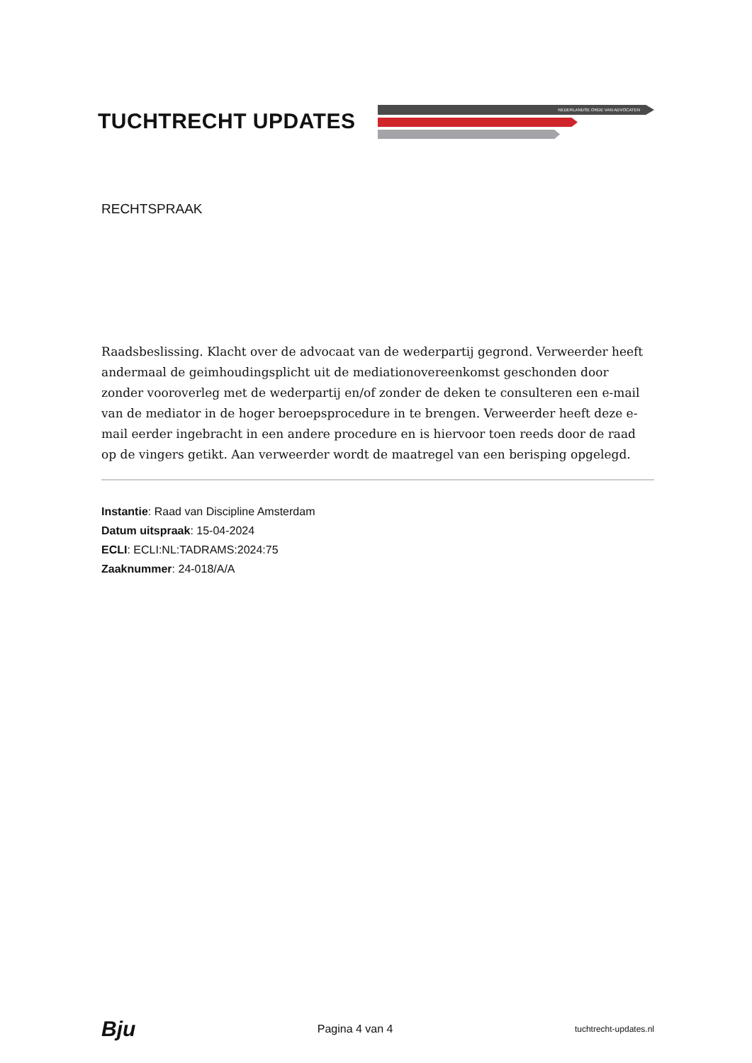TUCHTRECHT UPDATES
NEDERLANDSE ORDE VAN ADVOCATEN
RECHTSPRAAK
Raadsbeslissing. Klacht over de advocaat van de wederpartij gegrond. Verweerder heeft andermaal de geimhoudingsplicht uit de mediationovereenkomst geschonden door zonder vooroverleg met de wederpartij en/of zonder de deken te consulteren een e-mail van de mediator in de hoger beroepsprocedure in te brengen. Verweerder heeft deze e-mail eerder ingebracht in een andere procedure en is hiervoor toen reeds door de raad op de vingers getikt. Aan verweerder wordt de maatregel van een berisping opgelegd.
Instantie: Raad van Discipline Amsterdam
Datum uitspraak: 15-04-2024
ECLI: ECLI:NL:TADRAMS:2024:75
Zaaknummer: 24-018/A/A
Bju Pagina 4 van 4 tuchtrecht-updates.nl